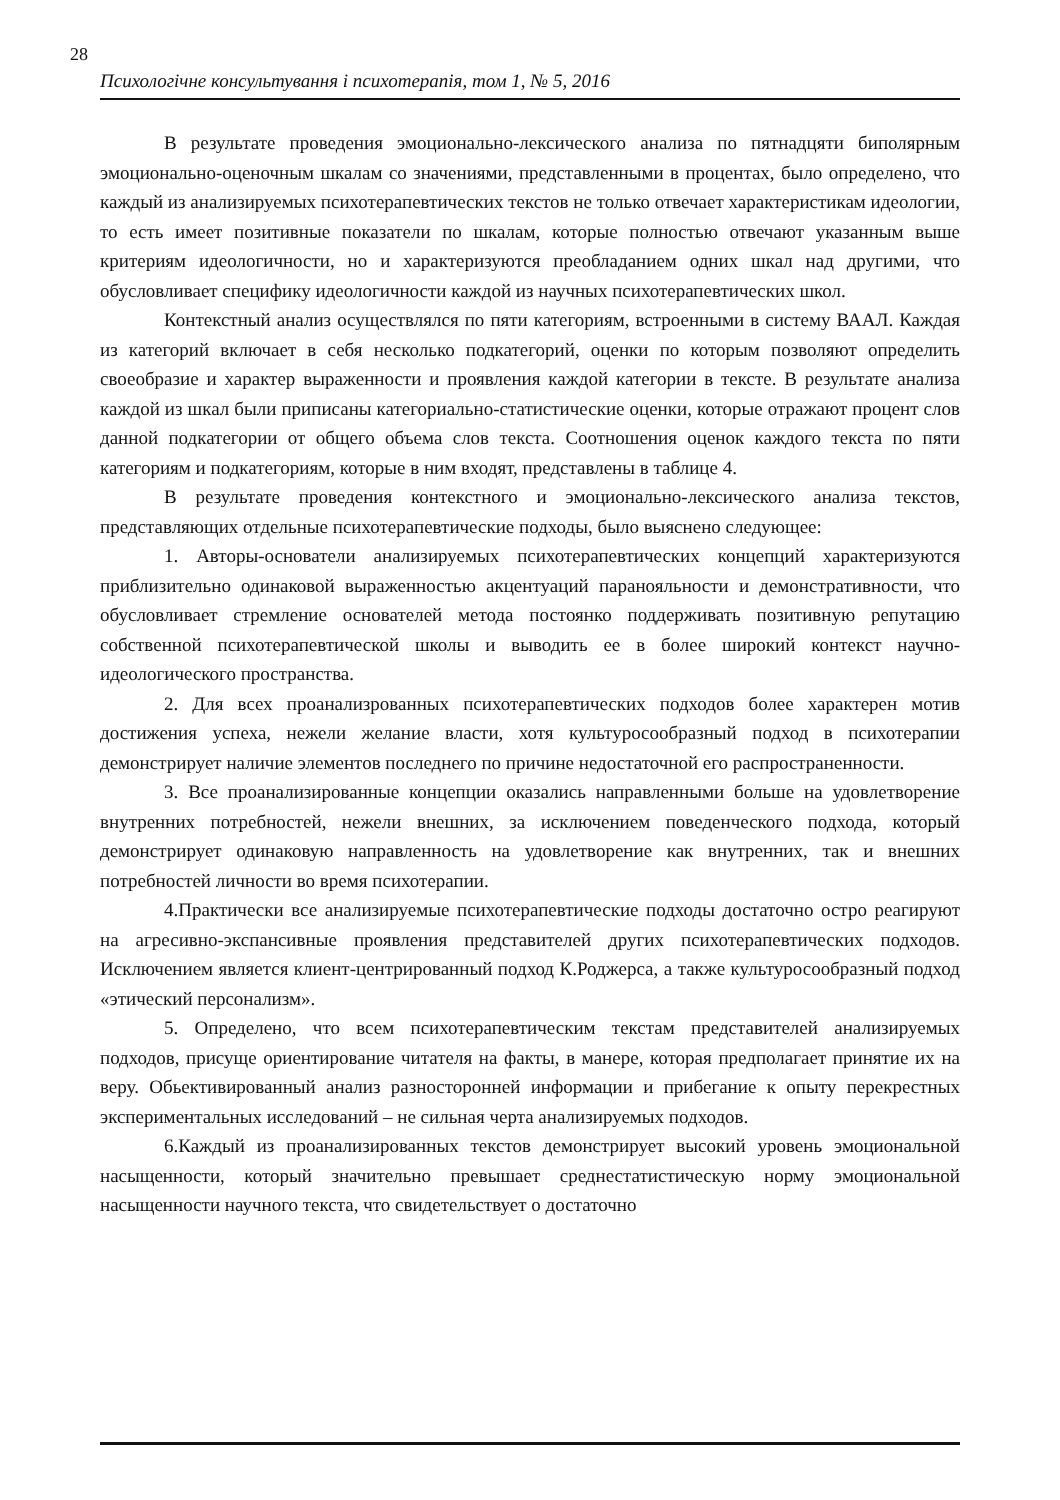28
Психологічне консультування і психотерапія, том 1, № 5, 2016
В результате проведения эмоционально-лексического анализа по пятнадцяти биполярным эмоционально-оценочным шкалам со значениями, представленными в процентах, было определено, что каждый из анализируемых психотерапевтических текстов не только отвечает характеристикам идеологии, то есть имеет позитивные показатели по шкалам, которые полностью отвечают указанным выше критериям идеологичности, но и характеризуются преобладанием одних шкал над другими, что обусловливает специфику идеологичности каждой из научных психотерапевтических школ.
Контекстный анализ осуществлялся по пяти категориям, встроенными в систему ВААЛ. Каждая из категорий включает в себя несколько подкатегорий, оценки по которым позволяют определить своеобразие и характер выраженности и проявления каждой категории в тексте. В результате анализа каждой из шкал были приписаны категориально-статистические оценки, которые отражают процент слов данной подкатегории от общего объема слов текста. Соотношения оценок каждого текста по пяти категориям и подкатегориям, которые в ним входят, представлены в таблице 4.
В результате проведения контекстного и эмоционально-лексического анализа текстов, представляющих отдельные психотерапевтические подходы, было выяснено следующее:
1. Авторы-основатели анализируемых психотерапевтических концепций характеризуются приблизительно одинаковой выраженностью акцентуаций паранояльности и демонстративности, что обусловливает стремление основателей метода постоянко поддерживать позитивную репутацию собственной психотерапевтической школы и выводить ее в более широкий контекст научно-идеологического пространства.
2. Для всех проанализрованных психотерапевтических подходов более характерен мотив достижения успеха, нежели желание власти, хотя культуросообразный подход в психотерапии демонстрирует наличие элементов последнего по причине недостаточной его распространенности.
3. Все проанализированные концепции оказались направленными больше на удовлетворение внутренних потребностей, нежели внешних, за исключением поведенческого подхода, который демонстрирует одинаковую направленность на удовлетворение как внутренних, так и внешних потребностей личности во время психотерапии.
4.Практически все анализируемые психотерапевтические подходы достаточно остро реагируют на агресивно-экспансивные проявления представителей других психотерапевтических подходов. Исключением является клиент-центрированный подход К.Роджерса, а также культуросообразный подход «этический персонализм».
5. Определено, что всем психотерапевтическим текстам представителей анализируемых подходов, присуще ориентирование читателя на факты, в манере, которая предполагает принятие их на веру. Обьективированный анализ разносторонней информации и прибегание к опыту перекрестных экспериментальных исследований – не сильная черта анализируемых подходов.
6.Каждый из проанализированных текстов демонстрирует высокий уровень эмоциональной насыщенности, который значительно превышает среднестатистическую норму эмоциональной насыщенности научного текста, что свидетельствует о достаточно